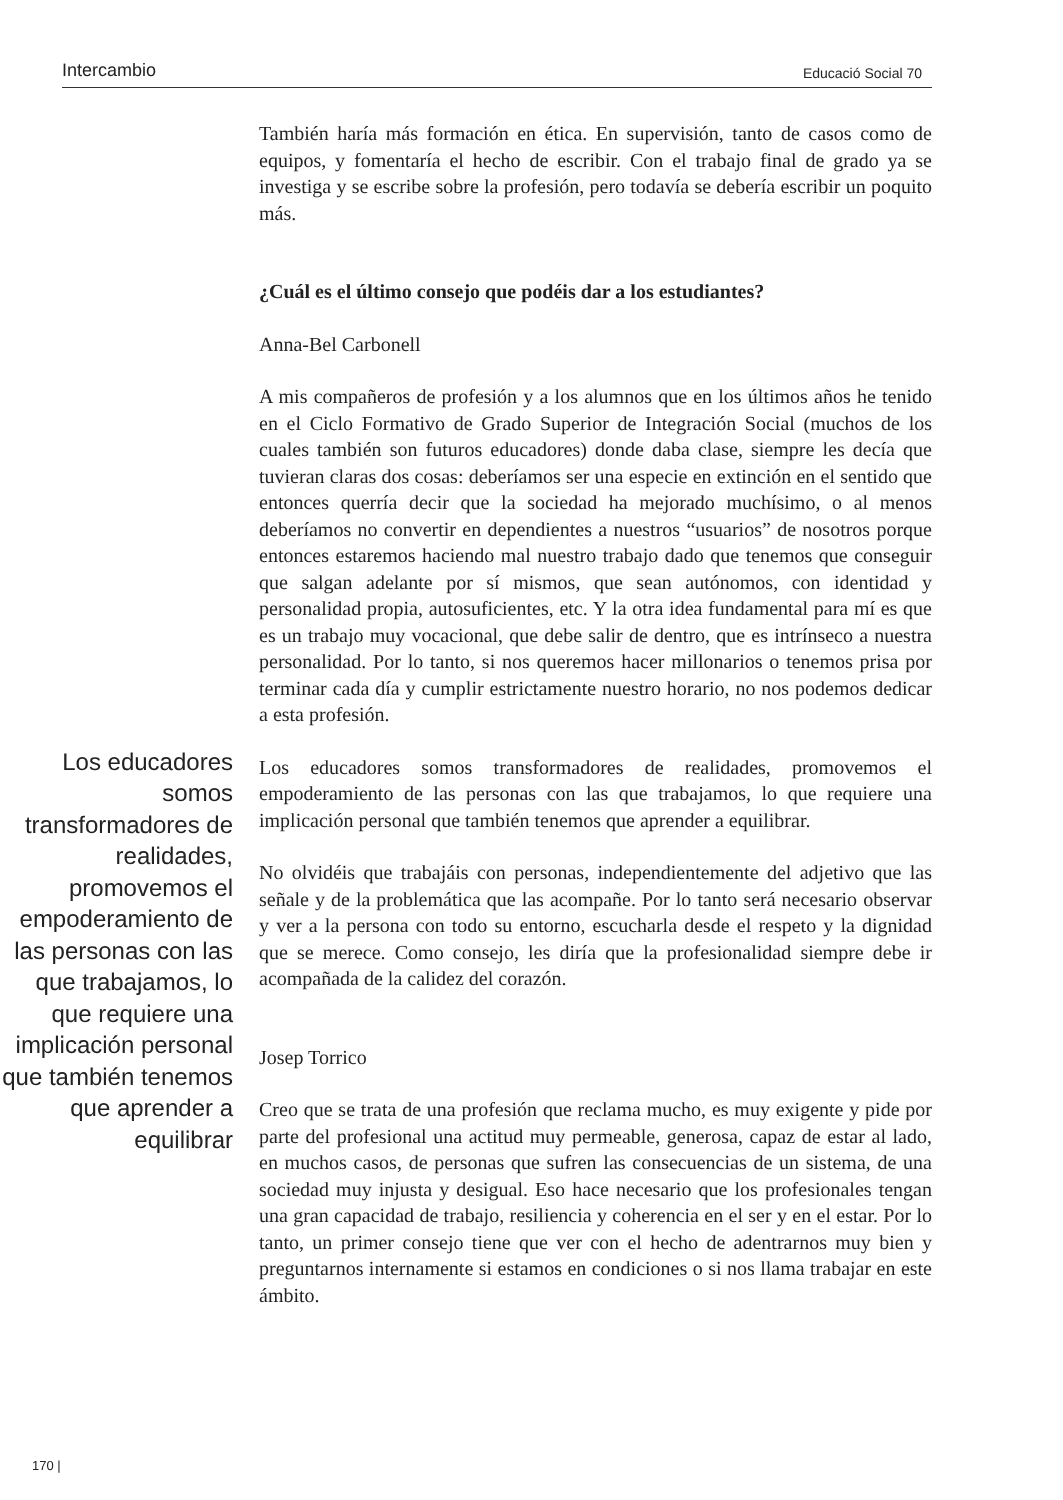Intercambio Educació Social 70
También haría más formación en ética. En supervisión, tanto de casos como de equipos, y fomentaría el hecho de escribir. Con el trabajo final de grado ya se investiga y se escribe sobre la profesión, pero todavía se debería escribir un poquito más.
¿Cuál es el último consejo que podéis dar a los estudiantes?
Anna-Bel Carbonell
A mis compañeros de profesión y a los alumnos que en los últimos años he tenido en el Ciclo Formativo de Grado Superior de Integración Social (muchos de los cuales también son futuros educadores) donde daba clase, siempre les decía que tuvieran claras dos cosas: deberíamos ser una especie en extinción en el sentido que entonces querría decir que la sociedad ha mejorado muchísimo, o al menos deberíamos no convertir en dependientes a nuestros “usuarios” de nosotros porque entonces estaremos haciendo mal nuestro trabajo dado que tenemos que conseguir que salgan adelante por sí mismos, que sean autónomos, con identidad y personalidad propia, autosuficientes, etc. Y la otra idea fundamental para mí es que es un trabajo muy vocacional, que debe salir de dentro, que es intrínseco a nuestra personalidad. Por lo tanto, si nos queremos hacer millonarios o tenemos prisa por terminar cada día y cumplir estrictamente nuestro horario, no nos podemos dedicar a esta profesión.
Los educadores somos transformadores de realidades, promovemos el empoderamiento de las personas con las que trabajamos, lo que requiere una implicación personal que también tenemos que aprender a equilibrar
Los educadores somos transformadores de realidades, promovemos el empoderamiento de las personas con las que trabajamos, lo que requiere una implicación personal que también tenemos que aprender a equilibrar.
No olvidéis que trabajáis con personas, independientemente del adjetivo que las señale y de la problemática que las acompañe. Por lo tanto será necesario observar y ver a la persona con todo su entorno, escucharla desde el respeto y la dignidad que se merece. Como consejo, les diría que la profesionalidad siempre debe ir acompañada de la calidez del corazón.
Josep Torrico
Creo que se trata de una profesión que reclama mucho, es muy exigente y pide por parte del profesional una actitud muy permeable, generosa, capaz de estar al lado, en muchos casos, de personas que sufren las consecuencias de un sistema, de una sociedad muy injusta y desigual. Eso hace necesario que los profesionales tengan una gran capacidad de trabajo, resiliencia y coherencia en el ser y en el estar. Por lo tanto, un primer consejo tiene que ver con el hecho de adentrarnos muy bien y preguntarnos internamente si estamos en condiciones o si nos llama trabajar en este ámbito.
170 |